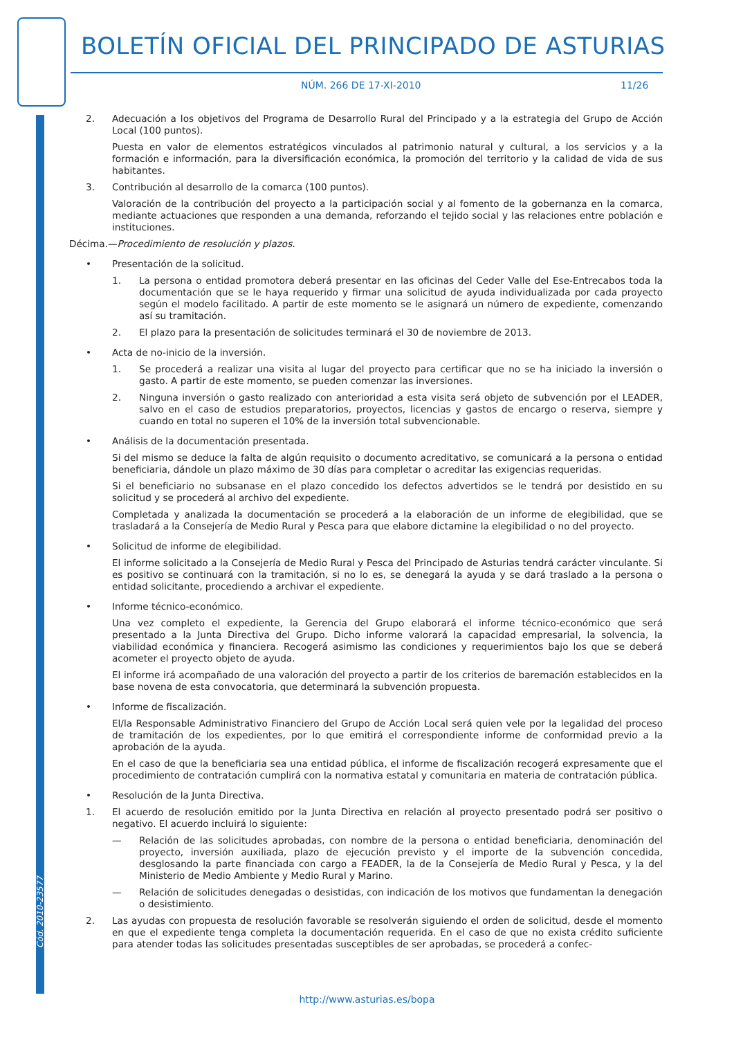BOLETÍN OFICIAL DEL PRINCIPADO DE ASTURIAS
NÚM. 266 DE 17-XI-2010 11/26
Cód. 2010-23577
2. Adecuación a los objetivos del Programa de Desarrollo Rural del Principado y a la estrategia del Grupo de Acción Local (100 puntos).
Puesta en valor de elementos estratégicos vinculados al patrimonio natural y cultural, a los servicios y a la formación e información, para la diversificación económica, la promoción del territorio y la calidad de vida de sus habitantes.
3. Contribución al desarrollo de la comarca (100 puntos).
Valoración de la contribución del proyecto a la participación social y al fomento de la gobernanza en la comarca, mediante actuaciones que responden a una demanda, reforzando el tejido social y las relaciones entre población e instituciones.
Décima.—Procedimiento de resolución y plazos.
• Presentación de la solicitud.
1. La persona o entidad promotora deberá presentar en las oficinas del Ceder Valle del Ese-Entrecabos toda la documentación que se le haya requerido y firmar una solicitud de ayuda individualizada por cada proyecto según el modelo facilitado. A partir de este momento se le asignará un número de expediente, comenzando así su tramitación.
2. El plazo para la presentación de solicitudes terminará el 30 de noviembre de 2013.
• Acta de no-inicio de la inversión.
1. Se procederá a realizar una visita al lugar del proyecto para certificar que no se ha iniciado la inversión o gasto. A partir de este momento, se pueden comenzar las inversiones.
2. Ninguna inversión o gasto realizado con anterioridad a esta visita será objeto de subvención por el LEADER, salvo en el caso de estudios preparatorios, proyectos, licencias y gastos de encargo o reserva, siempre y cuando en total no superen el 10% de la inversión total subvencionable.
• Análisis de la documentación presentada.
Si del mismo se deduce la falta de algún requisito o documento acreditativo, se comunicará a la persona o entidad beneficiaria, dándole un plazo máximo de 30 días para completar o acreditar las exigencias requeridas.
Si el beneficiario no subsanase en el plazo concedido los defectos advertidos se le tendrá por desistido en su solicitud y se procederá al archivo del expediente.
Completada y analizada la documentación se procederá a la elaboración de un informe de elegibilidad, que se trasladará a la Consejería de Medio Rural y Pesca para que elabore dictamine la elegibilidad o no del proyecto.
• Solicitud de informe de elegibilidad.
El informe solicitado a la Consejería de Medio Rural y Pesca del Principado de Asturias tendrá carácter vinculante. Si es positivo se continuará con la tramitación, si no lo es, se denegará la ayuda y se dará traslado a la persona o entidad solicitante, procediendo a archivar el expediente.
• Informe técnico-económico.
Una vez completo el expediente, la Gerencia del Grupo elaborará el informe técnico-económico que será presentado a la Junta Directiva del Grupo. Dicho informe valorará la capacidad empresarial, la solvencia, la viabilidad económica y financiera. Recogerá asimismo las condiciones y requerimientos bajo los que se deberá acometer el proyecto objeto de ayuda.
El informe irá acompañado de una valoración del proyecto a partir de los criterios de baremación establecidos en la base novena de esta convocatoria, que determinará la subvención propuesta.
• Informe de fiscalización.
El/la Responsable Administrativo Financiero del Grupo de Acción Local será quien vele por la legalidad del proceso de tramitación de los expedientes, por lo que emitirá el correspondiente informe de conformidad previo a la aprobación de la ayuda.
En el caso de que la beneficiaria sea una entidad pública, el informe de fiscalización recogerá expresamente que el procedimiento de contratación cumplirá con la normativa estatal y comunitaria en materia de contratación pública.
• Resolución de la Junta Directiva.
1. El acuerdo de resolución emitido por la Junta Directiva en relación al proyecto presentado podrá ser positivo o negativo. El acuerdo incluirá lo siguiente:
— Relación de las solicitudes aprobadas, con nombre de la persona o entidad beneficiaria, denominación del proyecto, inversión auxiliada, plazo de ejecución previsto y el importe de la subvención concedida, desglosando la parte financiada con cargo a FEADER, la de la Consejería de Medio Rural y Pesca, y la del Ministerio de Medio Ambiente y Medio Rural y Marino.
— Relación de solicitudes denegadas o desistidas, con indicación de los motivos que fundamentan la denegación o desistimiento.
2. Las ayudas con propuesta de resolución favorable se resolverán siguiendo el orden de solicitud, desde el momento en que el expediente tenga completa la documentación requerida. En el caso de que no exista crédito suficiente para atender todas las solicitudes presentadas susceptibles de ser aprobadas, se procederá a confec-
http://www.asturias.es/bopa